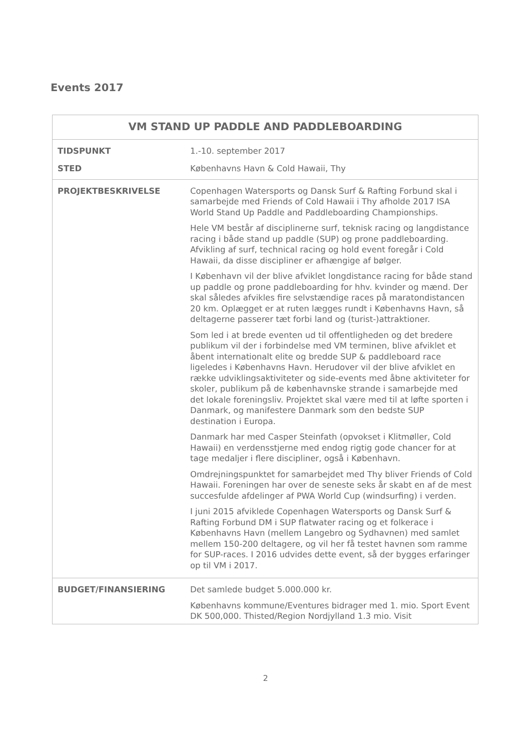Events 2017
| VM STAND UP PADDLE AND PADDLEBOARDING | |
| --- | --- |
| TIDSPUNKT | 1.-10. september 2017 |
| STED | Københavns Havn & Cold Hawaii, Thy |
| PROJEKTBESKRIVELSE | Copenhagen Watersports og Dansk Surf & Rafting Forbund skal i samarbejde med Friends of Cold Hawaii i Thy afholde 2017 ISA World Stand Up Paddle and Paddleboarding Championships. Hele VM består af disciplinerne surf, teknisk racing og langdistance racing i både stand up paddle (SUP) og prone paddleboarding. Afvikling af surf, technical racing og hold event foregår i Cold Hawaii, da disse discipliner er afhængige af bølger. I København vil der blive afviklet longdistance racing for både stand up paddle og prone paddleboarding for hhv. kvinder og mænd. Der skal således afvikles fire selvstændige races på maratondistancen 20 km. Oplægget er at ruten lægges rundt i Københavns Havn, så deltagerne passerer tæt forbi land og (turist-)attraktioner. Som led i at brede eventen ud til offentligheden og det bredere publikum vil der i forbindelse med VM terminen, blive afviklet et åbent internationalt elite og bredde SUP & paddleboard race ligeledes i Københavns Havn. Herudover vil der blive afviklet en række udviklingsaktiviteter og side-events med åbne aktiviteter for skoler, publikum på de københavnske strande i samarbejde med det lokale foreningsliv. Projektet skal være med til at løfte sporten i Danmark, og manifestere Danmark som den bedste SUP destination i Europa. Danmark har med Casper Steinfath (opvokset i Klitmøller, Cold Hawaii) en verdensstjerne med endog rigtig gode chancer for at tage medaljer i flere discipliner, også i København. Omdrejningspunktet for samarbejdet med Thy bliver Friends of Cold Hawaii. Foreningen har over de seneste seks år skabt en af de mest succesfulde afdelinger af PWA World Cup (windsurfing) i verden. I juni 2015 afviklede Copenhagen Watersports og Dansk Surf & Rafting Forbund DM i SUP flatwater racing og et folkerace i Københavns Havn (mellem Langebro og Sydhavnen) med samlet mellem 150-200 deltagere, og vil her få testet havnen som ramme for SUP-races. I 2016 udvides dette event, så der bygges erfaringer op til VM i 2017. |
| BUDGET/FINANSIERING | Det samlede budget 5.000.000 kr. Københavns kommune/Eventures bidrager med 1. mio. Sport Event DK 500,000. Thisted/Region Nordjylland 1.3 mio. Visit |
2